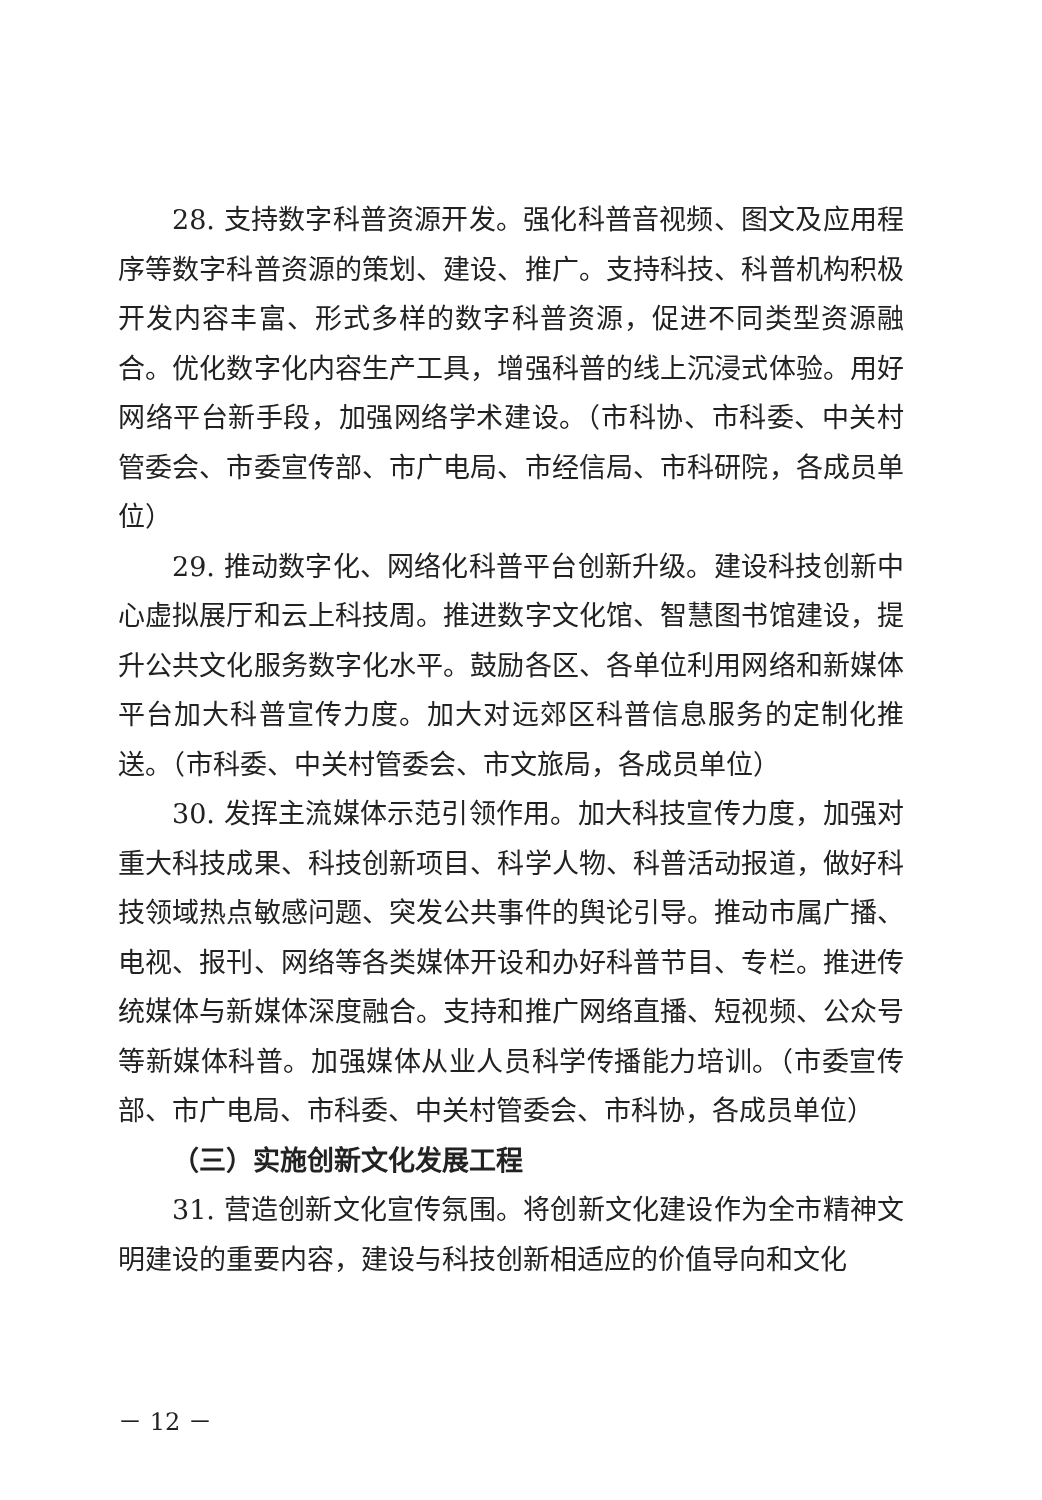28. 支持数字科普资源开发。强化科普音视频、图文及应用程序等数字科普资源的策划、建设、推广。支持科技、科普机构积极开发内容丰富、形式多样的数字科普资源，促进不同类型资源融合。优化数字化内容生产工具，增强科普的线上沉浸式体验。用好网络平台新手段，加强网络学术建设。（市科协、市科委、中关村管委会、市委宣传部、市广电局、市经信局、市科研院，各成员单位）
29. 推动数字化、网络化科普平台创新升级。建设科技创新中心虚拟展厅和云上科技周。推进数字文化馆、智慧图书馆建设，提升公共文化服务数字化水平。鼓励各区、各单位利用网络和新媒体平台加大科普宣传力度。加大对远郊区科普信息服务的定制化推送。（市科委、中关村管委会、市文旅局，各成员单位）
30. 发挥主流媒体示范引领作用。加大科技宣传力度，加强对重大科技成果、科技创新项目、科学人物、科普活动报道，做好科技领域热点敏感问题、突发公共事件的舆论引导。推动市属广播、电视、报刊、网络等各类媒体开设和办好科普节目、专栏。推进传统媒体与新媒体深度融合。支持和推广网络直播、短视频、公众号等新媒体科普。加强媒体从业人员科学传播能力培训。（市委宣传部、市广电局、市科委、中关村管委会、市科协，各成员单位）
（三）实施创新文化发展工程
31. 营造创新文化宣传氛围。将创新文化建设作为全市精神文明建设的重要内容，建设与科技创新相适应的价值导向和文化
－ 12 －